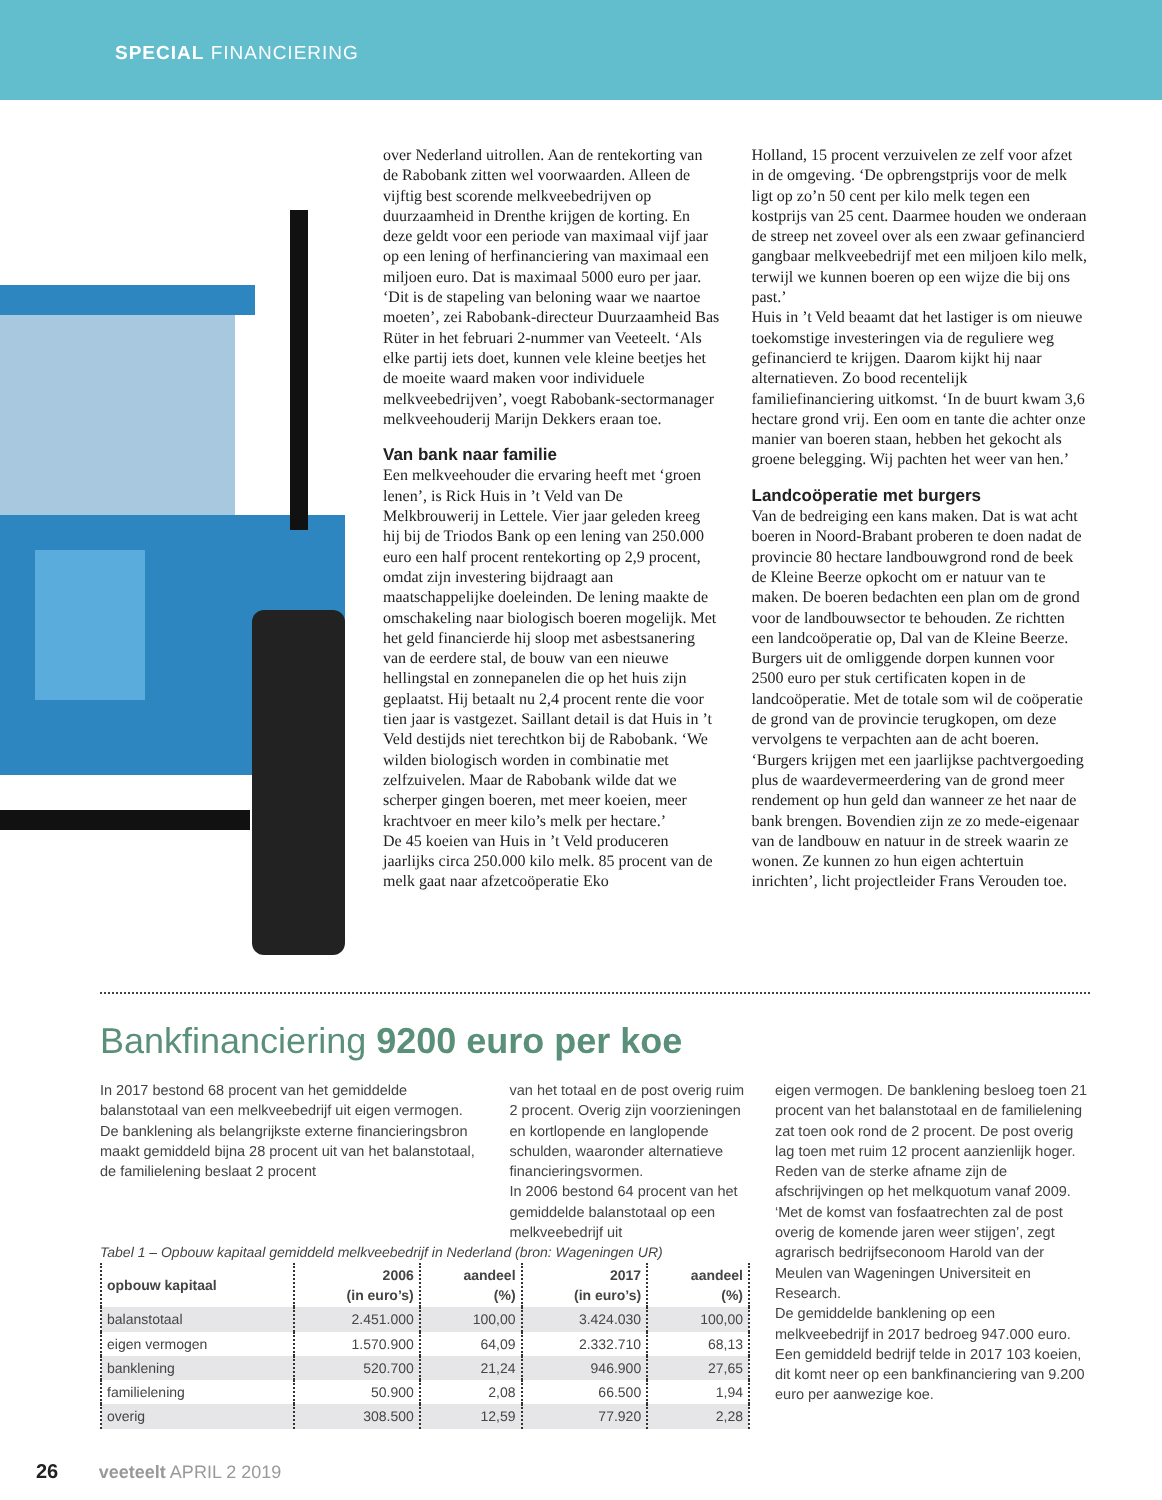SPECIAL FINANCIERING
over Nederland uitrollen. Aan de rentekorting van de Rabobank zitten wel voorwaarden. Alleen de vijftig best scorende melkveebedrijven op duurzaamheid in Drenthe krijgen de korting. En deze geldt voor een periode van maximaal vijf jaar op een lening of herfinanciering van maximaal een miljoen euro. Dat is maximaal 5000 euro per jaar.
‘Dit is de stapeling van beloning waar we naartoe moeten’, zei Rabobank-directeur Duurzaamheid Bas Rüter in het februari 2-nummer van Veeteelt. ‘Als elke partij iets doet, kunnen vele kleine beetjes het de moeite waard maken voor individuele melkveebedrijven’, voegt Rabobank-sectormanager melkveehouderij Marijn Dekkers eraan toe.
Van bank naar familie
Een melkveehouder die ervaring heeft met ‘groen lenen’, is Rick Huis in ’t Veld van De Melkbrouwerij in Lettele. Vier jaar geleden kreeg hij bij de Triodos Bank op een lening van 250.000 euro een half procent rentekorting op 2,9 procent, omdat zijn investering bijdraagt aan maatschappelijke doeleinden. De lening maakte de omschakeling naar biologisch boeren mogelijk. Met het geld financierde hij sloop met asbestsanering van de eerdere stal, de bouw van een nieuwe hellingstal en zonnepanelen die op het huis zijn geplaatst. Hij betaalt nu 2,4 procent rente die voor tien jaar is vastgezet. Saillant detail is dat Huis in ’t Veld destijds niet terechtkon bij de Rabobank. ‘We wilden biologisch worden in combinatie met zelfzuivelen. Maar de Rabobank wilde dat we scherper gingen boeren, met meer koeien, meer krachtvoer en meer kilo’s melk per hectare.’
De 45 koeien van Huis in ’t Veld produceren jaarlijks circa 250.000 kilo melk. 85 procent van de melk gaat naar afzetcoöperatie Eko
Holland, 15 procent verzuivelen ze zelf voor afzet in de omgeving. ‘De opbrengstprijs voor de melk ligt op zo’n 50 cent per kilo melk tegen een kostprijs van 25 cent. Daarmee houden we onderaan de streep net zoveel over als een zwaar gefinancierd gangbaar melkveebedrijf met een miljoen kilo melk, terwijl we kunnen boeren op een wijze die bij ons past.’
Huis in ’t Veld beaamt dat het lastiger is om nieuwe toekomstige investeringen via de reguliere weg gefinancierd te krijgen. Daarom kijkt hij naar alternatieven. Zo bood recentelijk familiefinanciering uitkomst. ‘In de buurt kwam 3,6 hectare grond vrij. Een oom en tante die achter onze manier van boeren staan, hebben het gekocht als groene belegging. Wij pachten het weer van hen.’
Landcoöperatie met burgers
Van de bedreiging een kans maken. Dat is wat acht boeren in Noord-Brabant proberen te doen nadat de provincie 80 hectare landbouwgrond rond de beek de Kleine Beerze opkocht om er natuur van te maken. De boeren bedachten een plan om de grond voor de landbouwsector te behouden. Ze richtten een landcoöperatie op, Dal van de Kleine Beerze. Burgers uit de omliggende dorpen kunnen voor 2500 euro per stuk certificaten kopen in de landcoöperatie. Met de totale som wil de coöperatie de grond van de provincie terugkopen, om deze vervolgens te verpachten aan de acht boeren. ‘Burgers krijgen met een jaarlijkse pachtvergoeding plus de waardevermeerdering van de grond meer rendement op hun geld dan wanneer ze het naar de bank brengen. Bovendien zijn ze zo mede-eigenaar van de landbouw en natuur in de streek waarin ze wonen. Ze kunnen zo hun eigen achtertuin inrichten’, licht projectleider Frans Verouden toe.
Bankfinanciering 9200 euro per koe
In 2017 bestond 68 procent van het gemiddelde balanstotaal van een melkveebedrijf uit eigen vermogen. De banklening als belangrijkste externe financieringsbron maakt gemiddeld bijna 28 procent uit van het balanstotaal, de familielening beslaat 2 procent
van het totaal en de post overig ruim 2 procent. Overig zijn voorzieningen en kortlopende en langlopende schulden, waaronder alternatieve financieringsvormen.
In 2006 bestond 64 procent van het gemiddelde balanstotaal op een melkveebedrijf uit
Tabel 1 – Opbouw kapitaal gemiddeld melkveebedrijf in Nederland (bron: Wageningen UR)
| opbouw kapitaal | 2006 (in euro’s) | aandeel (%) | 2017 (in euro’s) | aandeel (%) |
| --- | --- | --- | --- | --- |
| balanstotaal | 2.451.000 | 100,00 | 3.424.030 | 100,00 |
| eigen vermogen | 1.570.900 | 64,09 | 2.332.710 | 68,13 |
| banklening | 520.700 | 21,24 | 946.900 | 27,65 |
| familielening | 50.900 | 2,08 | 66.500 | 1,94 |
| overig | 308.500 | 12,59 | 77.920 | 2,28 |
eigen vermogen. De banklening besloeg toen 21 procent van het balanstotaal en de familielening zat toen ook rond de 2 procent. De post overig lag toen met ruim 12 procent aanzienlijk hoger. Reden van de sterke afname zijn de afschrijvingen op het melkquotum vanaf 2009. ‘Met de komst van fosfaatrechten zal de post overig de komende jaren weer stijgen’, zegt agrarisch bedrijfseconoom Harold van der Meulen van Wageningen Universiteit en Research.
De gemiddelde banklening op een melkveebedrijf in 2017 bedroeg 947.000 euro. Een gemiddeld bedrijf telde in 2017 103 koeien, dit komt neer op een bankfinanciering van 9.200 euro per aanwezige koe.
26 veeteelt APRIL 2 2019